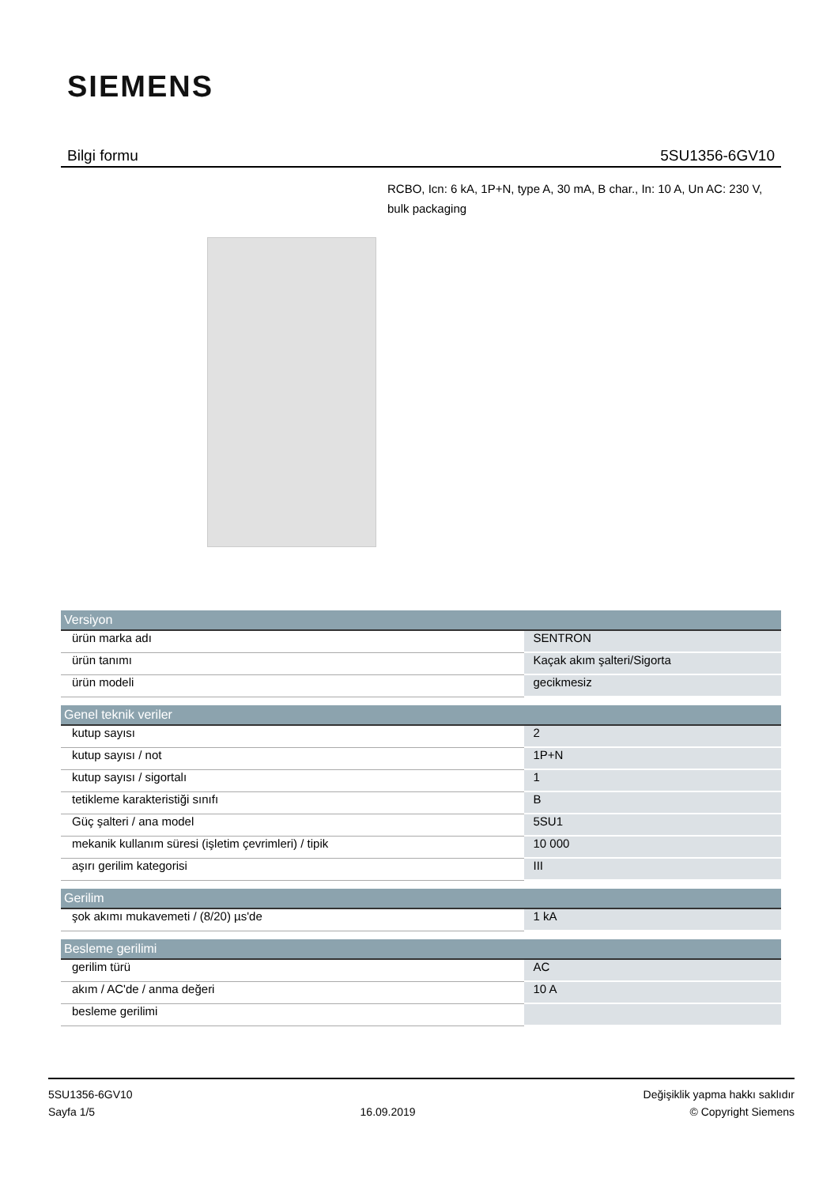SIEMENS
Bilgi formu 5SU1356-6GV10
RCBO, Icn: 6 kA, 1P+N, type A, 30 mA, B char., In: 10 A, Un AC: 230 V, bulk packaging
| Versiyon | |
| --- | --- |
| ürün marka adı | SENTRON |
| ürün tanımı | Kaçak akım şalteri/Sigorta |
| ürün modeli | gecikmesiz |
| Genel teknik veriler | |
| kutup sayısı | 2 |
| kutup sayısı / not | 1P+N |
| kutup sayısı / sigortalı | 1 |
| tetikleme karakteristiği sınıfı | B |
| Güç şalteri / ana model | 5SU1 |
| mekanik kullanım süresi (işletim çevrimleri) / tipik | 10 000 |
| aşırı gerilim kategorisi | III |
| Gerilim | |
| şok akımı mukavemeti / (8/20) µs'de | 1 kA |
| Besleme gerilimi | |
| gerilim türü | AC |
| akım / AC'de / anma değeri | 10 A |
| besleme gerilimi | |
5SU1356-6GV10
Sayfa 1/5
16.09.2019
Değişiklik yapma hakkı saklıdır
© Copyright Siemens